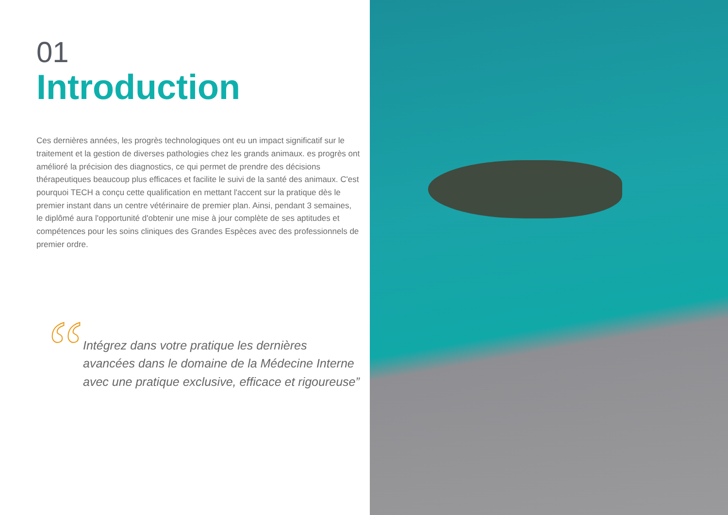01
Introduction
Ces dernières années, les progrès technologiques ont eu un impact significatif sur le traitement et la gestion de diverses pathologies chez les grands animaux. es progrès ont amélioré la précision des diagnostics, ce qui permet de prendre des décisions thérapeutiques beaucoup plus efficaces et facilite le suivi de la santé des animaux. C'est pourquoi TECH a conçu cette qualification en mettant l'accent sur la pratique dès le premier instant dans un centre vétérinaire de premier plan. Ainsi, pendant 3 semaines, le diplômé aura l'opportunité d'obtenir une mise à jour complète de ses aptitudes et compétences pour les soins cliniques des Grandes Espèces avec des professionnels de premier ordre.
“
Intégrez dans votre pratique les dernières avancées dans le domaine de la Médecine Interne avec une pratique exclusive, efficace et rigoureuse”